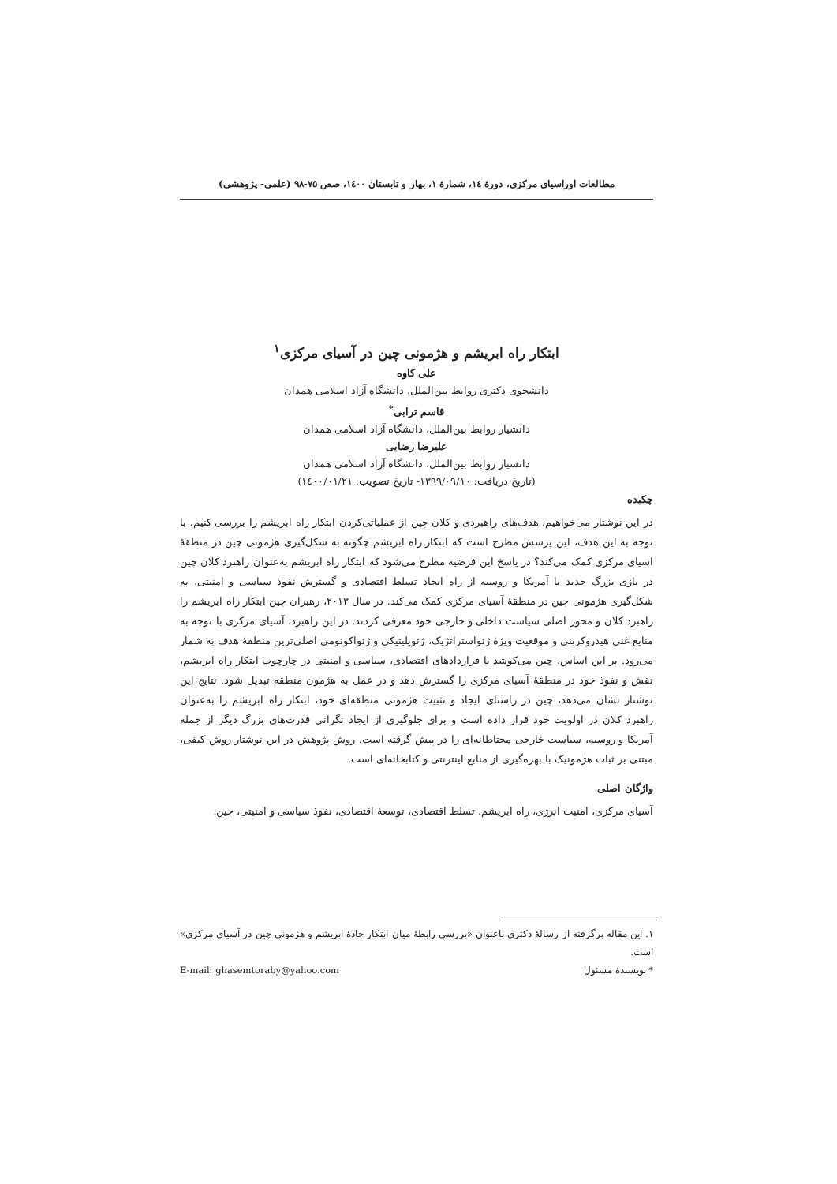مطالعات اوراسیای مرکزی، دورهٔ ١٤، شمارهٔ ١، بهار و تابستان ١٤٠٠، صص ٧٥-٩٨ (علمی- پژوهشی)
ابتکار راه ابریشم و هژمونی چین در آسیای مرکزی<sup>١</sup>
علی کاوه
دانشجوی دکتری روابط بین‌الملل، دانشگاه آزاد اسلامی همدان
قاسم ترابی<sup>*</sup>
دانشیار روابط بین‌الملل، دانشگاه آزاد اسلامی همدان
علیرضا رضایی
دانشیار روابط بین‌الملل، دانشگاه آزاد اسلامی همدان
(تاریخ دریافت: ١٣٩٩/٠٩/١٠- تاریخ تصویب: ١٤٠٠/٠١/٢١)
چکیده
در این نوشتار می‌خواهیم، هدف‌های راهبردی و کلان چین از عملیاتی‌کردن ابتکار راه ابریشم را بررسی کنیم. با توجه به این هدف، این پرسش مطرح است که ابتکار راه ابریشم چگونه به شکل‌گیری هژمونی چین در منطقهٔ آسیای مرکزی کمک می‌کند؟ در پاسخ این فرضیه مطرح می‌شود که ابتکار راه ابریشم به‌عنوان راهبرد کلان چین در بازی بزرگ جدید با آمریکا و روسیه از راه ایجاد تسلط اقتصادی و گسترش نفوذ سیاسی و امنیتی، به شکل‌گیری هژمونی چین در منطقهٔ آسیای مرکزی کمک می‌کند. در سال ٢٠١٣، رهبران چین ابتکار راه ابریشم را راهبرد کلان و محور اصلی سیاست داخلی و خارجی خود معرفی کردند. در این راهبرد، آسیای مرکزی با توجه به منابع غنی هیدروکربنی و موقعیت ویژهٔ ژئواستراتژیک، ژئوپلیتیکی و ژئواکونومی اصلی‌ترین منطقهٔ هدف به شمار می‌رود. بر این اساس، چین می‌کوشد با قراردادهای اقتصادی، سیاسی و امنیتی در چارچوب ابتکار راه ابریشم، نقش و نفوذ خود در منطقهٔ آسیای مرکزی را گسترش دهد و در عمل به هژمون منطقه تبدیل شود. نتایج این نوشتار نشان می‌دهد، چین در راستای ایجاد و تثبیت هژمونی منطقه‌ای خود، ابتکار راه ابریشم را به‌عنوان راهبرد کلان در اولویت خود قرار داده است و برای جلوگیری از ایجاد نگرانی قدرت‌های بزرگ دیگر از جمله آمریکا و روسیه، سیاست خارجی محتاطانه‌ای را در پیش گرفته است. روش پژوهش در این نوشتار روش کیفی، مبتنی بر ثبات هژمونیک با بهره‌گیری از منابع اینترنتی و کتابخانه‌ای است.
واژگان اصلی
آسیای مرکزی، امنیت انرژی، راه ابریشم، تسلط اقتصادی، توسعهٔ اقتصادی، نفوذ سیاسی و امنیتی، چین.
١. این مقاله برگرفته از رسالهٔ دکتری باعنوان «بررسی رابطهٔ میان ابتکار جادهٔ ابریشم و هژمونی چین در آسیای مرکزی» است.
* نویسندهٔ مسئول E-mail: ghasemtoraby@yahoo.com